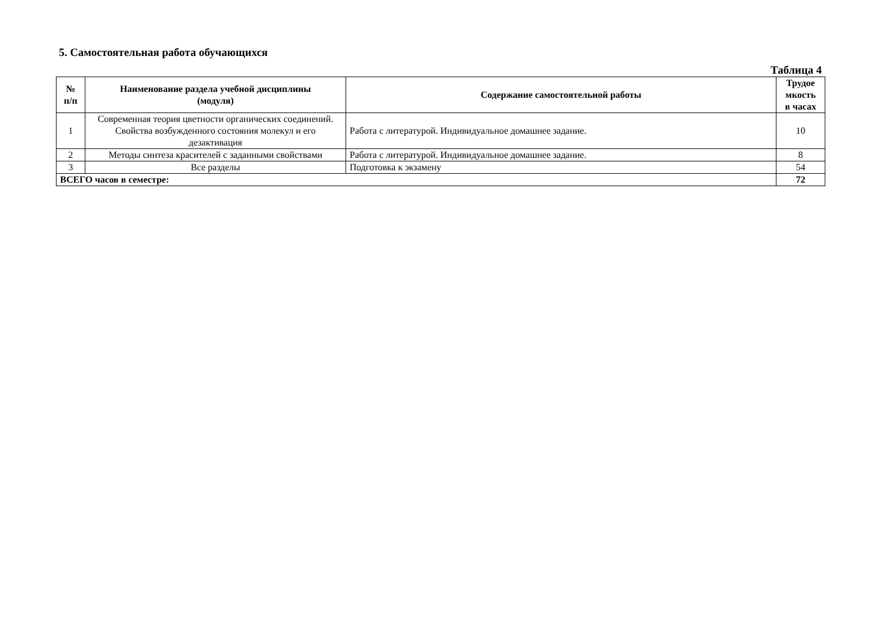5. Самостоятельная работа обучающихся
Таблица 4
| № п/п | Наименование раздела учебной дисциплины (модуля) | Содержание самостоятельной работы | Трудое мкость в часах |
| --- | --- | --- | --- |
| 1 | Современная теория цветности органических соединений. Свойства возбужденного состояния молекул и его дезактивация | Работа с литературой. Индивидуальное домашнее задание. | 10 |
| 2 | Методы синтеза красителей с заданными свойствами | Работа с литературой. Индивидуальное домашнее задание. | 8 |
| 3 | Все разделы | Подготовка к экзамену | 54 |
| ВСЕГО часов в семестре: | | | 72 |